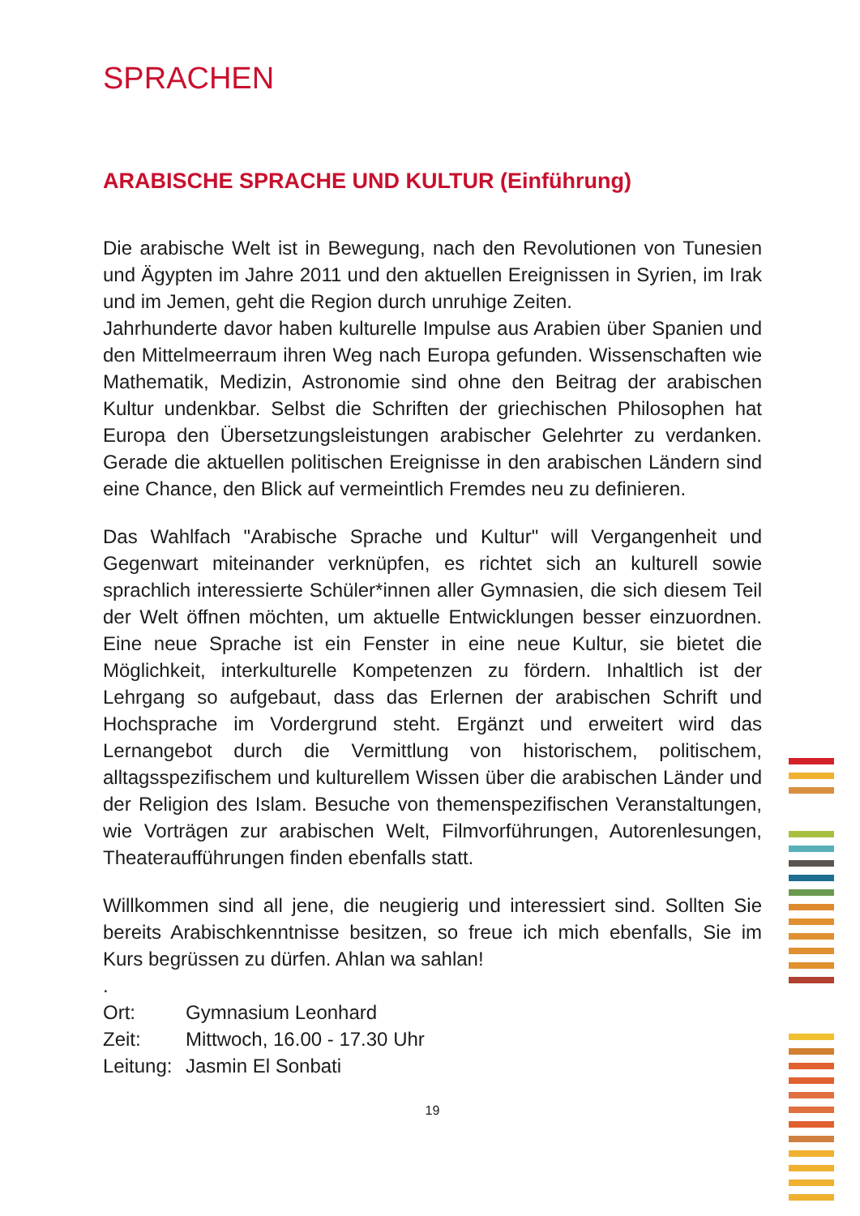SPRACHEN
ARABISCHE SPRACHE UND KULTUR (Einführung)
Die arabische Welt ist in Bewegung, nach den Revolutionen von Tunesien und Ägypten im Jahre 2011 und den aktuellen Ereignissen in Syrien, im Irak und im Jemen, geht die Region durch unruhige Zeiten.
Jahrhunderte davor haben kulturelle Impulse aus Arabien über Spanien und den Mittelmeerraum ihren Weg nach Europa gefunden. Wissenschaften wie Mathematik, Medizin, Astronomie sind ohne den Beitrag der arabischen Kultur undenkbar. Selbst die Schriften der griechischen Philosophen hat Europa den Übersetzungsleistungen arabischer Gelehrter zu verdanken. Gerade die aktuellen politischen Ereignisse in den arabischen Ländern sind eine Chance, den Blick auf vermeintlich Fremdes neu zu definieren.
Das Wahlfach "Arabische Sprache und Kultur" will Vergangenheit und Gegenwart miteinander verknüpfen, es richtet sich an kulturell sowie sprachlich interessierte Schüler*innen aller Gymnasien, die sich diesem Teil der Welt öffnen möchten, um aktuelle Entwicklungen besser einzuordnen. Eine neue Sprache ist ein Fenster in eine neue Kultur, sie bietet die Möglichkeit, interkulturelle Kompetenzen zu fördern. Inhaltlich ist der Lehrgang so aufgebaut, dass das Erlernen der arabischen Schrift und Hochsprache im Vordergrund steht. Ergänzt und erweitert wird das Lernangebot durch die Vermittlung von historischem, politischem, alltagsspezifischem und kulturellem Wissen über die arabischen Länder und der Religion des Islam. Besuche von themenspezifischen Veranstaltungen, wie Vorträgen zur arabischen Welt, Filmvorführungen, Autorenlesungen, Theateraufführungen finden ebenfalls statt.
Willkommen sind all jene, die neugierig und interessiert sind. Sollten Sie bereits Arabischkenntnisse besitzen, so freue ich mich ebenfalls, Sie im Kurs begrüssen zu dürfen. Ahlan wa sahlan!
.
Ort: Gymnasium Leonhard
Zeit: Mittwoch, 16.00 - 17.30 Uhr
Leitung: Jasmin El Sonbati
19